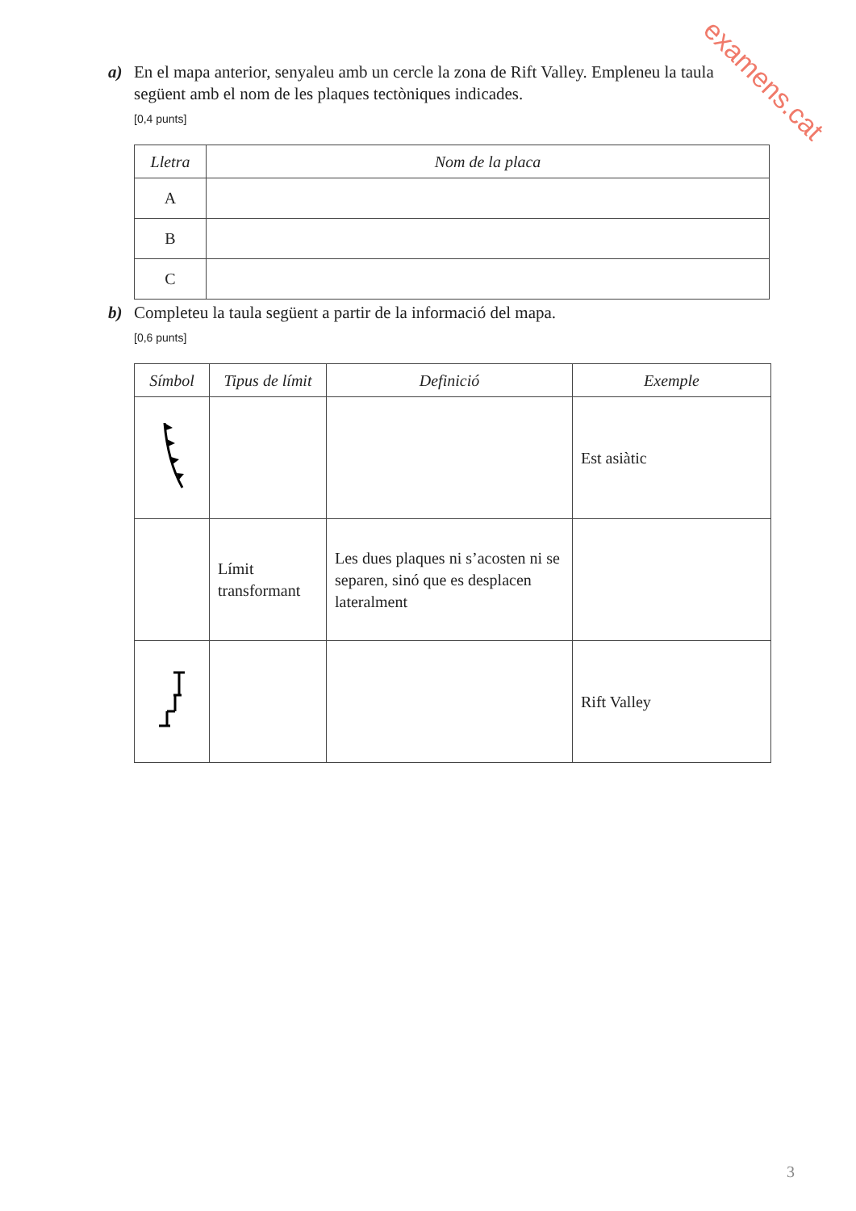examens.cat
a) En el mapa anterior, senyaleu amb un cercle la zona de Rift Valley. Empleneu la taula
següent amb el nom de les plaques tectòniques indicades.
[0,4 punts]
| Lletra | Nom de la placa |
| --- | --- |
| A | |
| B | |
| C | |
b) Completeu la taula següent a partir de la informació del mapa.
[0,6 punts]
| Símbol | Tipus de límit | Definició | Exemple |
| --- | --- | --- | --- |
| | | | Est asiàtic |
| | Límit transformant | Les dues plaques ni s’acosten ni se separen, sinó que es desplacen lateralment | |
| | | | Rift Valley |
3